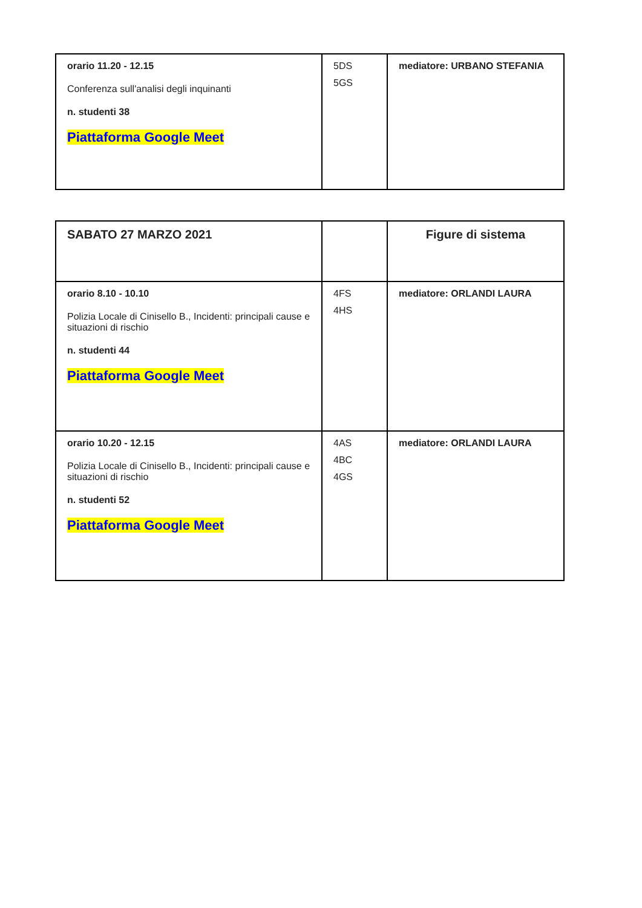| orario 11.20 - 12.15 Conferenza sull'analisi degli inquinanti n. studenti 38 Piattaforma Google Meet | 5DS 5GS | mediatore: URBANO STEFANIA |
| SABATO 27 MARZO 2021 | | Figure di sistema |
| orario 8.10 - 10.10 Polizia Locale di Cinisello B., Incidenti: principali cause e situazioni di rischio n. studenti 44 Piattaforma Google Meet | 4FS 4HS | mediatore: ORLANDI LAURA |
| orario 10.20 - 12.15 Polizia Locale di Cinisello B., Incidenti: principali cause e situazioni di rischio n. studenti 52 Piattaforma Google Meet | 4AS 4BC 4GS | mediatore: ORLANDI LAURA |